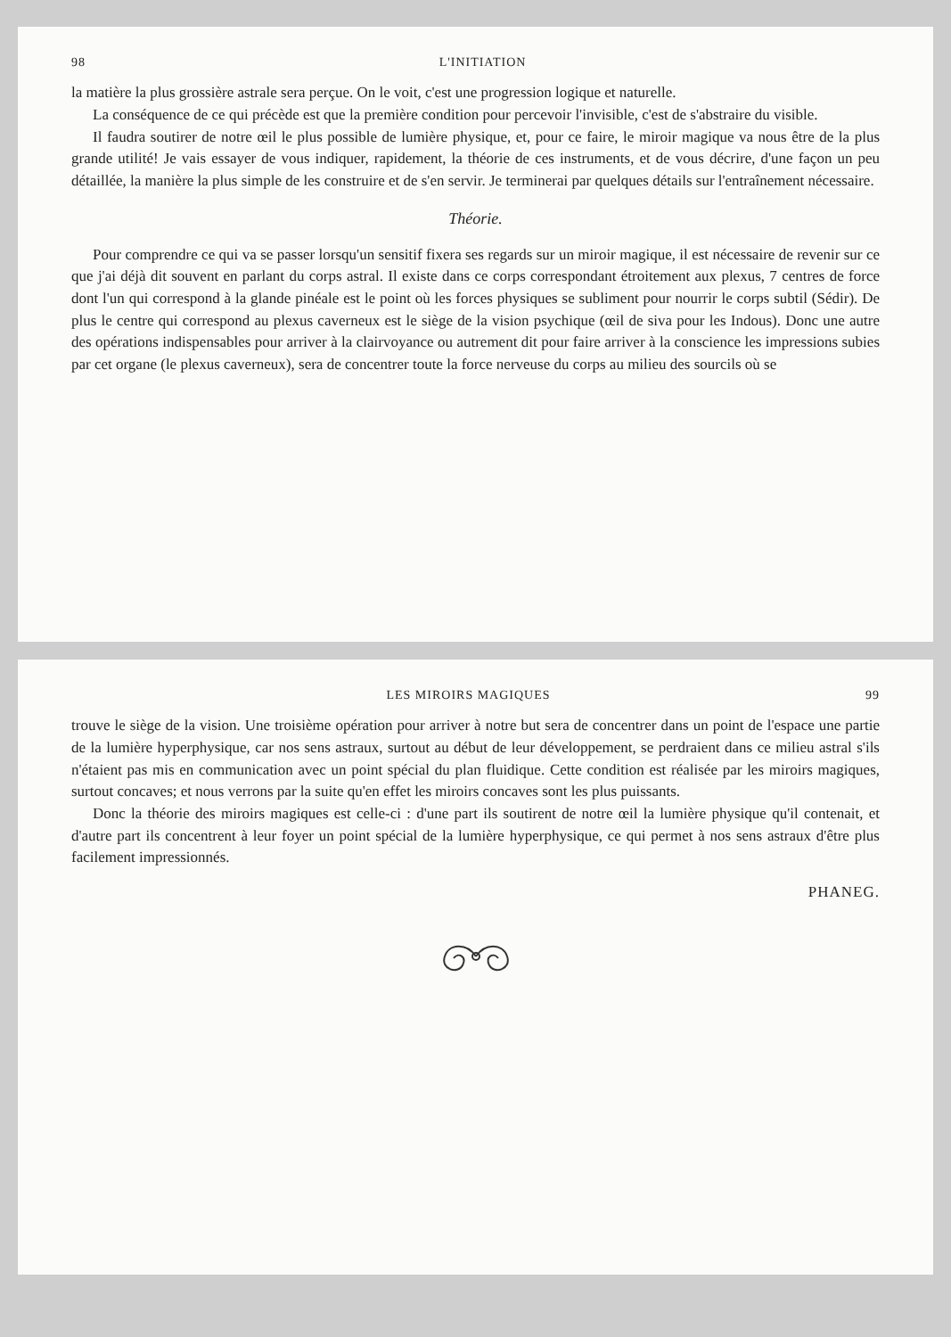98 L'INITIATION
la matière la plus grossière astrale sera perçue. On le voit, c'est une progression logique et naturelle.
La conséquence de ce qui précède est que la première condition pour percevoir l'invisible, c'est de s'abstraire du visible.
Il faudra soutirer de notre œil le plus possible de lumière physique, et, pour ce faire, le miroir magique va nous être de la plus grande utilité! Je vais essayer de vous indiquer, rapidement, la théorie de ces instruments, et de vous décrire, d'une façon un peu détaillée, la manière la plus simple de les construire et de s'en servir. Je terminerai par quelques détails sur l'entraînement nécessaire.
Théorie.
Pour comprendre ce qui va se passer lorsqu'un sensitif fixera ses regards sur un miroir magique, il est nécessaire de revenir sur ce que j'ai déjà dit souvent en parlant du corps astral. Il existe dans ce corps correspondant étroitement aux plexus, 7 centres de force dont l'un qui correspond à la glande pinéale est le point où les forces physiques se subliment pour nourrir le corps subtil (Sédir). De plus le centre qui correspond au plexus caverneux est le siège de la vision psychique (œil de siva pour les Indous). Donc une autre des opérations indispensables pour arriver à la clairvoyance ou autrement dit pour faire arriver à la conscience les impressions subies par cet organe (le plexus caverneux), sera de concentrer toute la force nerveuse du corps au milieu des sourcils où se
LES MIROIRS MAGIQUES 99
trouve le siège de la vision. Une troisième opération pour arriver à notre but sera de concentrer dans un point de l'espace une partie de la lumière hyperphysique, car nos sens astraux, surtout au début de leur développement, se perdraient dans ce milieu astral s'ils n'étaient pas mis en communication avec un point spécial du plan fluidique. Cette condition est réalisée par les miroirs magiques, surtout concaves; et nous verrons par la suite qu'en effet les miroirs concaves sont les plus puissants.
Donc la théorie des miroirs magiques est celle-ci : d'une part ils soutirent de notre œil la lumière physique qu'il contenait, et d'autre part ils concentrent à leur foyer un point spécial de la lumière hyperphysique, ce qui permet à nos sens astraux d'être plus facilement impressionnés.
PHANEG.